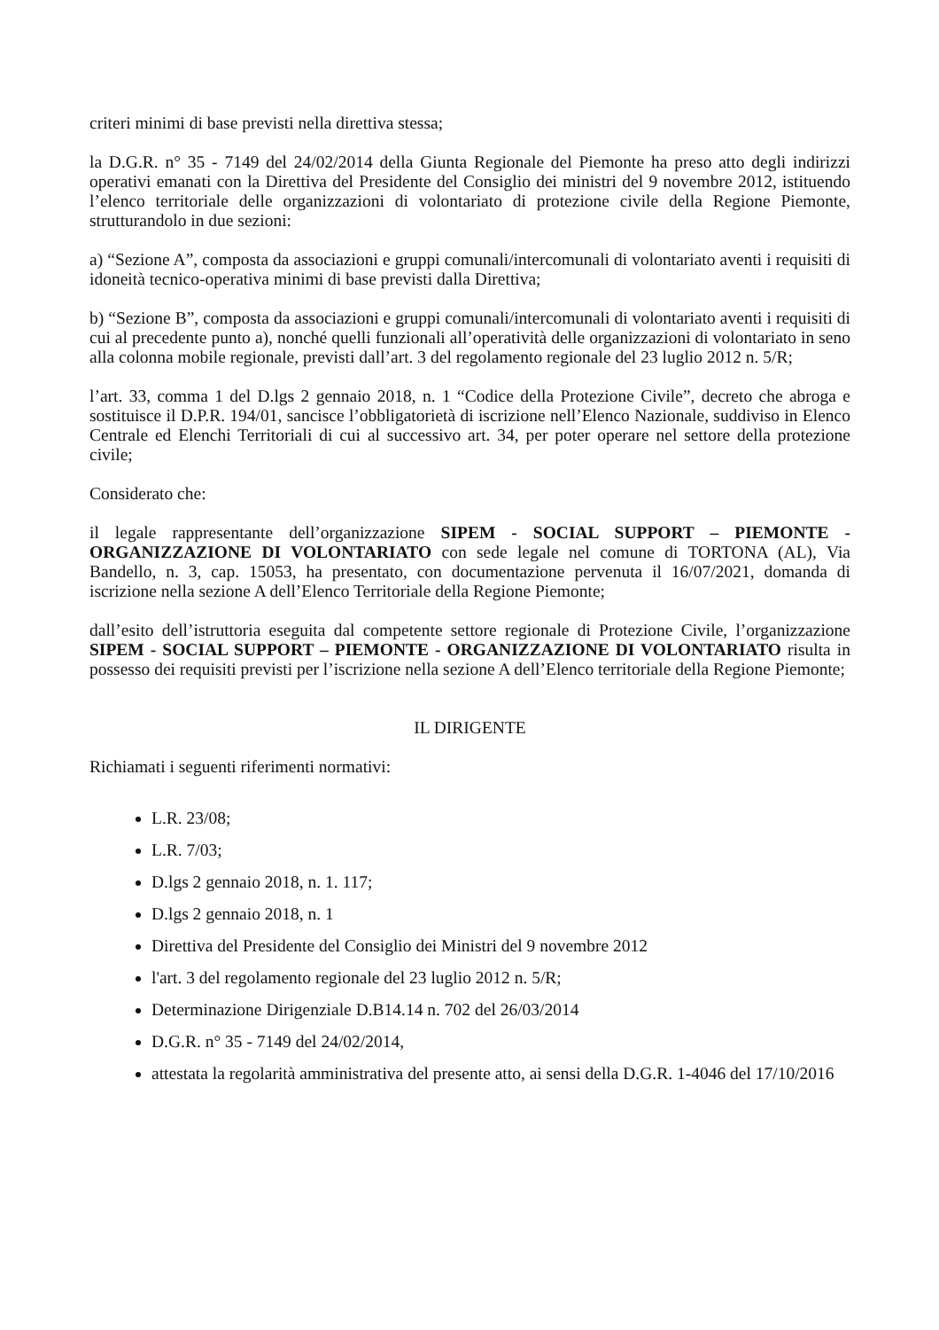criteri minimi di base previsti nella direttiva stessa;
la D.G.R. n° 35 - 7149 del 24/02/2014 della Giunta Regionale del Piemonte ha preso atto degli indirizzi operativi emanati con la Direttiva del Presidente del Consiglio dei ministri del 9 novembre 2012, istituendo l’elenco territoriale delle organizzazioni di volontariato di protezione civile della Regione Piemonte, strutturandolo in due sezioni:
a) “Sezione A”, composta da associazioni e gruppi comunali/intercomunali di volontariato aventi i requisiti di idoneità tecnico-operativa minimi di base previsti dalla Direttiva;
b) “Sezione B”, composta da associazioni e gruppi comunali/intercomunali di volontariato aventi i requisiti di cui al precedente punto a), nonché quelli funzionali all’operatività delle organizzazioni di volontariato in seno alla colonna mobile regionale, previsti dall’art. 3 del regolamento regionale del 23 luglio 2012 n. 5/R;
l’art. 33, comma 1 del D.lgs 2 gennaio 2018, n. 1 “Codice della Protezione Civile”, decreto che abroga e sostituisce il D.P.R. 194/01, sancisce l’obbligatorietà di iscrizione nell’Elenco Nazionale, suddiviso in Elenco Centrale ed Elenchi Territoriali di cui al successivo art. 34, per poter operare nel settore della protezione civile;
Considerato che:
il legale rappresentante dell’organizzazione SIPEM - SOCIAL SUPPORT – PIEMONTE - ORGANIZZAZIONE DI VOLONTARIATO con sede legale nel comune di TORTONA (AL), Via Bandello, n. 3, cap. 15053, ha presentato, con documentazione pervenuta il 16/07/2021, domanda di iscrizione nella sezione A dell’Elenco Territoriale della Regione Piemonte;
dall’esito dell’istruttoria eseguita dal competente settore regionale di Protezione Civile, l’organizzazione SIPEM - SOCIAL SUPPORT – PIEMONTE - ORGANIZZAZIONE DI VOLONTARIATO risulta in possesso dei requisiti previsti per l’iscrizione nella sezione A dell’Elenco territoriale della Regione Piemonte;
IL DIRIGENTE
Richiamati i seguenti riferimenti normativi:
L.R. 23/08;
L.R. 7/03;
D.lgs 2 gennaio 2018, n. 1. 117;
D.lgs 2 gennaio 2018, n. 1
Direttiva del Presidente del Consiglio dei Ministri del 9 novembre 2012
l'art. 3 del regolamento regionale del 23 luglio 2012 n. 5/R;
Determinazione Dirigenziale D.B14.14 n. 702 del 26/03/2014
D.G.R. n° 35 - 7149 del 24/02/2014,
attestata la regolarità amministrativa del presente atto, ai sensi della D.G.R. 1-4046 del 17/10/2016